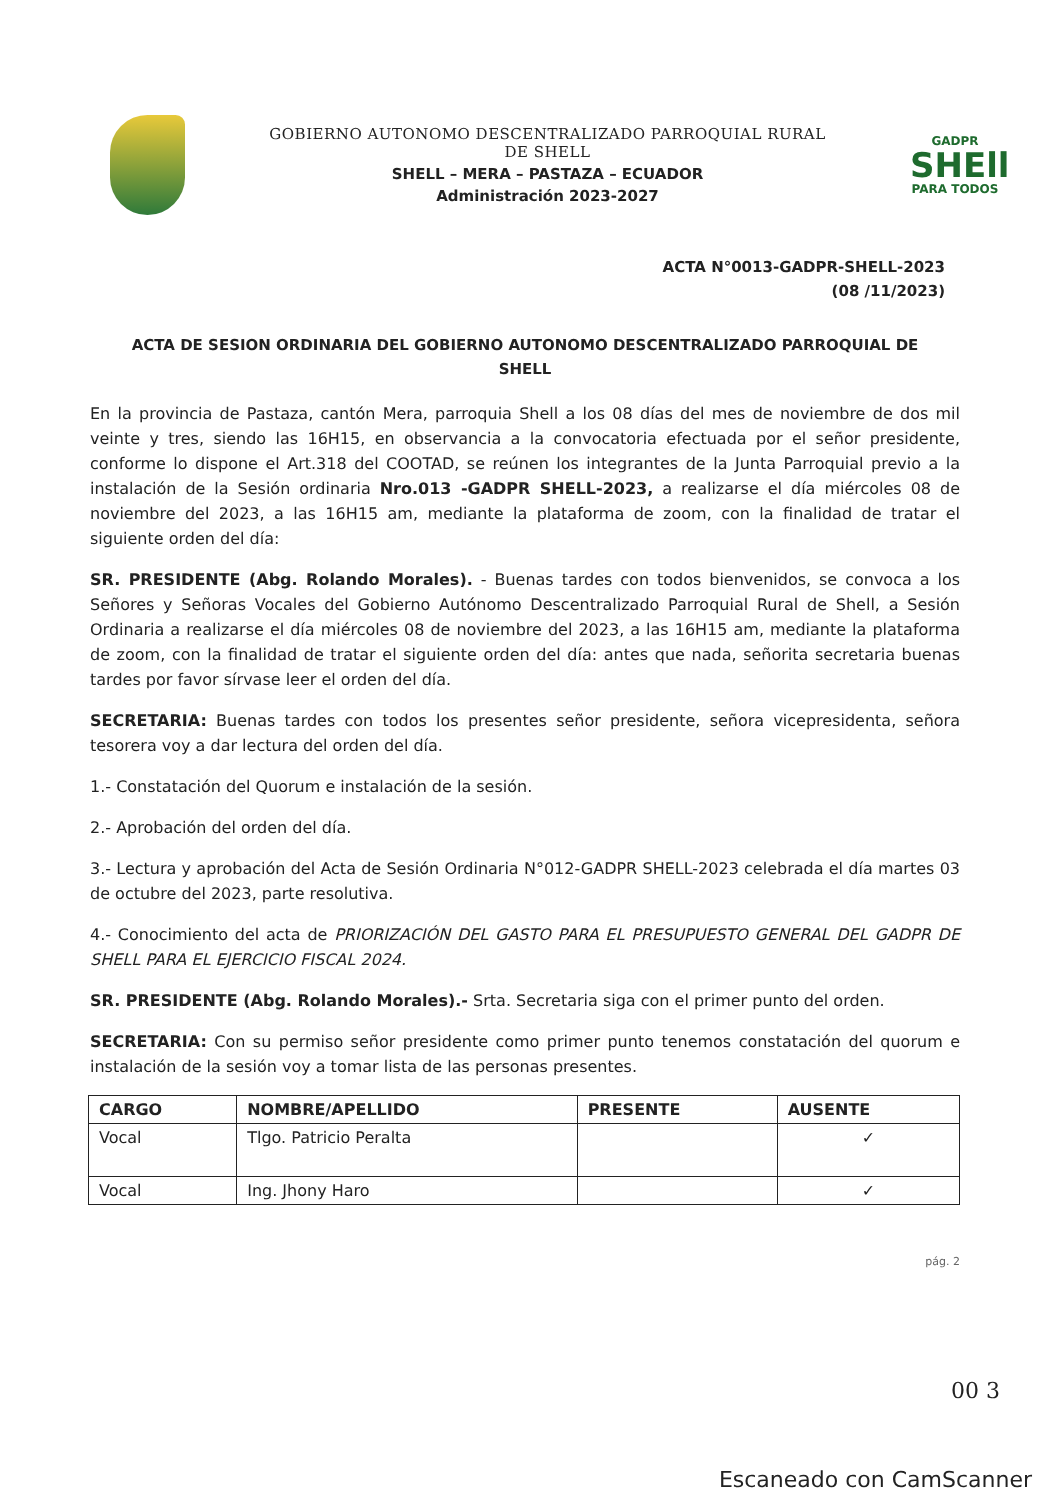GOBIERNO AUTONOMO DESCENTRALIZADO PARROQUIAL RURAL
DE SHELL
SHELL – MERA – PASTAZA – ECUADOR
Administración 2023-2027
GADPR
SHEll
PARA TODOS
ACTA N°0013-GADPR-SHELL-2023
(08 /11/2023)
ACTA DE SESION ORDINARIA DEL GOBIERNO AUTONOMO DESCENTRALIZADO PARROQUIAL DE SHELL
En la provincia de Pastaza, cantón Mera, parroquia Shell a los 08 días del mes de noviembre de dos mil veinte y tres, siendo las 16H15, en observancia a la convocatoria efectuada por el señor presidente, conforme lo dispone el Art.318 del COOTAD, se reúnen los integrantes de la Junta Parroquial previo a la instalación de la Sesión ordinaria Nro.013 -GADPR SHELL-2023, a realizarse el día miércoles 08 de noviembre del 2023, a las 16H15 am, mediante la plataforma de zoom, con la finalidad de tratar el siguiente orden del día:
SR. PRESIDENTE (Abg. Rolando Morales). - Buenas tardes con todos bienvenidos, se convoca a los Señores y Señoras Vocales del Gobierno Autónomo Descentralizado Parroquial Rural de Shell, a Sesión Ordinaria a realizarse el día miércoles 08 de noviembre del 2023, a las 16H15 am, mediante la plataforma de zoom, con la finalidad de tratar el siguiente orden del día: antes que nada, señorita secretaria buenas tardes por favor sírvase leer el orden del día.
SECRETARIA: Buenas tardes con todos los presentes señor presidente, señora vicepresidenta, señora tesorera voy a dar lectura del orden del día.
1.- Constatación del Quorum e instalación de la sesión.
2.- Aprobación del orden del día.
3.- Lectura y aprobación del Acta de Sesión Ordinaria N°012-GADPR SHELL-2023 celebrada el día martes 03 de octubre del 2023, parte resolutiva.
4.- Conocimiento del acta de PRIORIZACIÓN DEL GASTO PARA EL PRESUPUESTO GENERAL DEL GADPR DE SHELL PARA EL EJERCICIO FISCAL 2024.
SR. PRESIDENTE (Abg. Rolando Morales).- Srta. Secretaria siga con el primer punto del orden.
SECRETARIA: Con su permiso señor presidente como primer punto tenemos constatación del quorum e instalación de la sesión voy a tomar lista de las personas presentes.
| CARGO | NOMBRE/APELLIDO | PRESENTE | AUSENTE |
| --- | --- | --- | --- |
| Vocal | Tlgo. Patricio Peralta | | ✓ |
| Vocal | Ing. Jhony Haro | | ✓ |
pág. 2
00 3
Escaneado con CamScanner